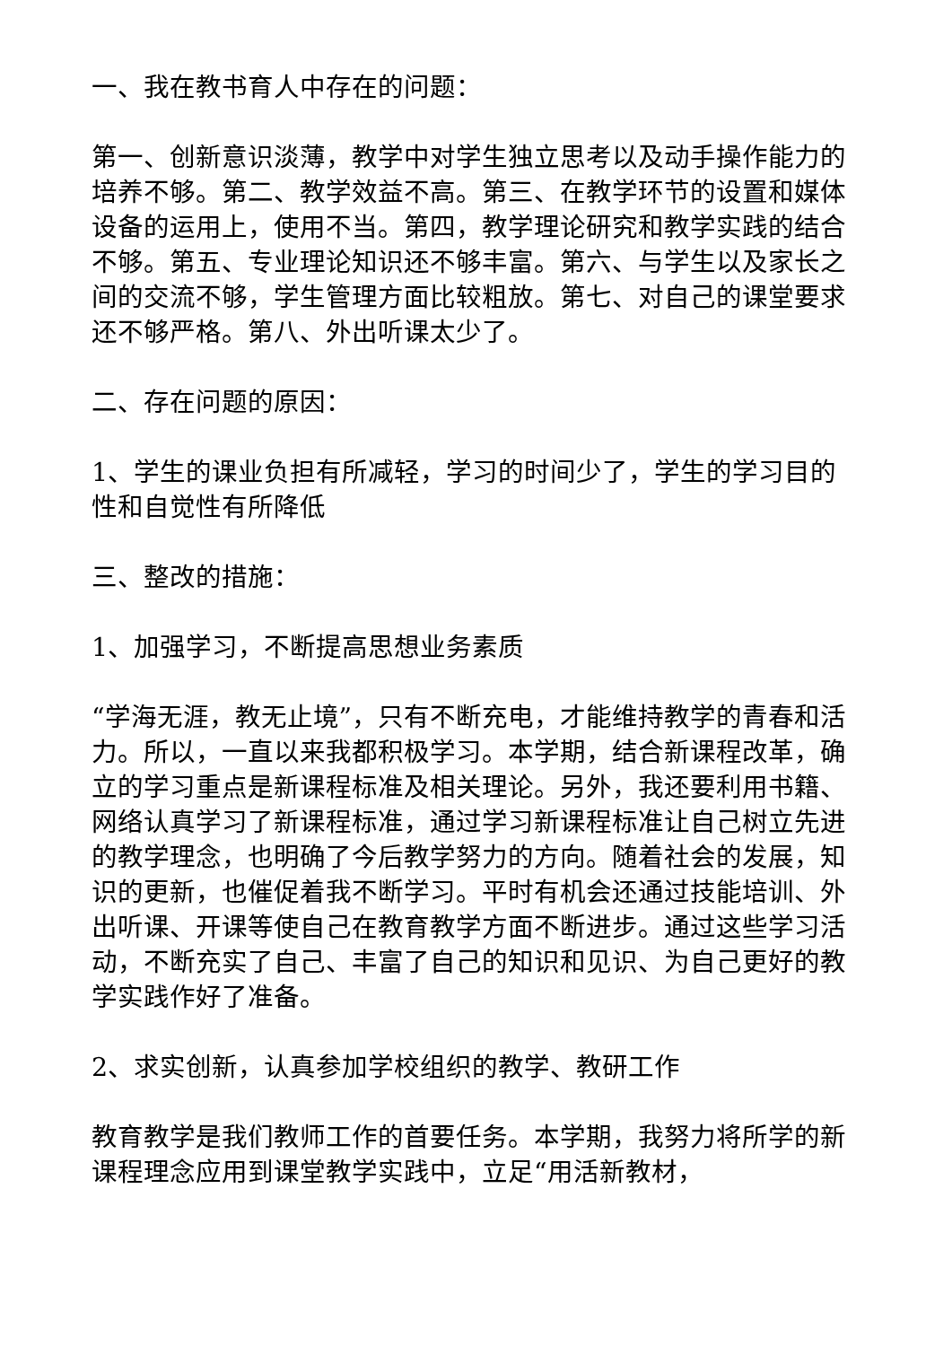一、我在教书育人中存在的问题：
第一、创新意识淡薄，教学中对学生独立思考以及动手操作能力的培养不够。第二、教学效益不高。第三、在教学环节的设置和媒体设备的运用上，使用不当。第四，教学理论研究和教学实践的结合不够。第五、专业理论知识还不够丰富。第六、与学生以及家长之间的交流不够，学生管理方面比较粗放。第七、对自己的课堂要求还不够严格。第八、外出听课太少了。
二、存在问题的原因：
1、学生的课业负担有所减轻，学习的时间少了，学生的学习目的性和自觉性有所降低
三、整改的措施：
1、加强学习，不断提高思想业务素质
“学海无涯，教无止境”，只有不断充电，才能维持教学的青春和活力。所以，一直以来我都积极学习。本学期，结合新课程改革，确立的学习重点是新课程标准及相关理论。另外，我还要利用书籍、网络认真学习了新课程标准，通过学习新课程标准让自己树立先进的教学理念，也明确了今后教学努力的方向。随着社会的发展，知识的更新，也催促着我不断学习。平时有机会还通过技能培训、外出听课、开课等使自己在教育教学方面不断进步。通过这些学习活动，不断充实了自己、丰富了自己的知识和见识、为自己更好的教学实践作好了准备。
2、求实创新，认真参加学校组织的教学、教研工作
教育教学是我们教师工作的首要任务。本学期，我努力将所学的新课程理念应用到课堂教学实践中，立足“用活新教材，